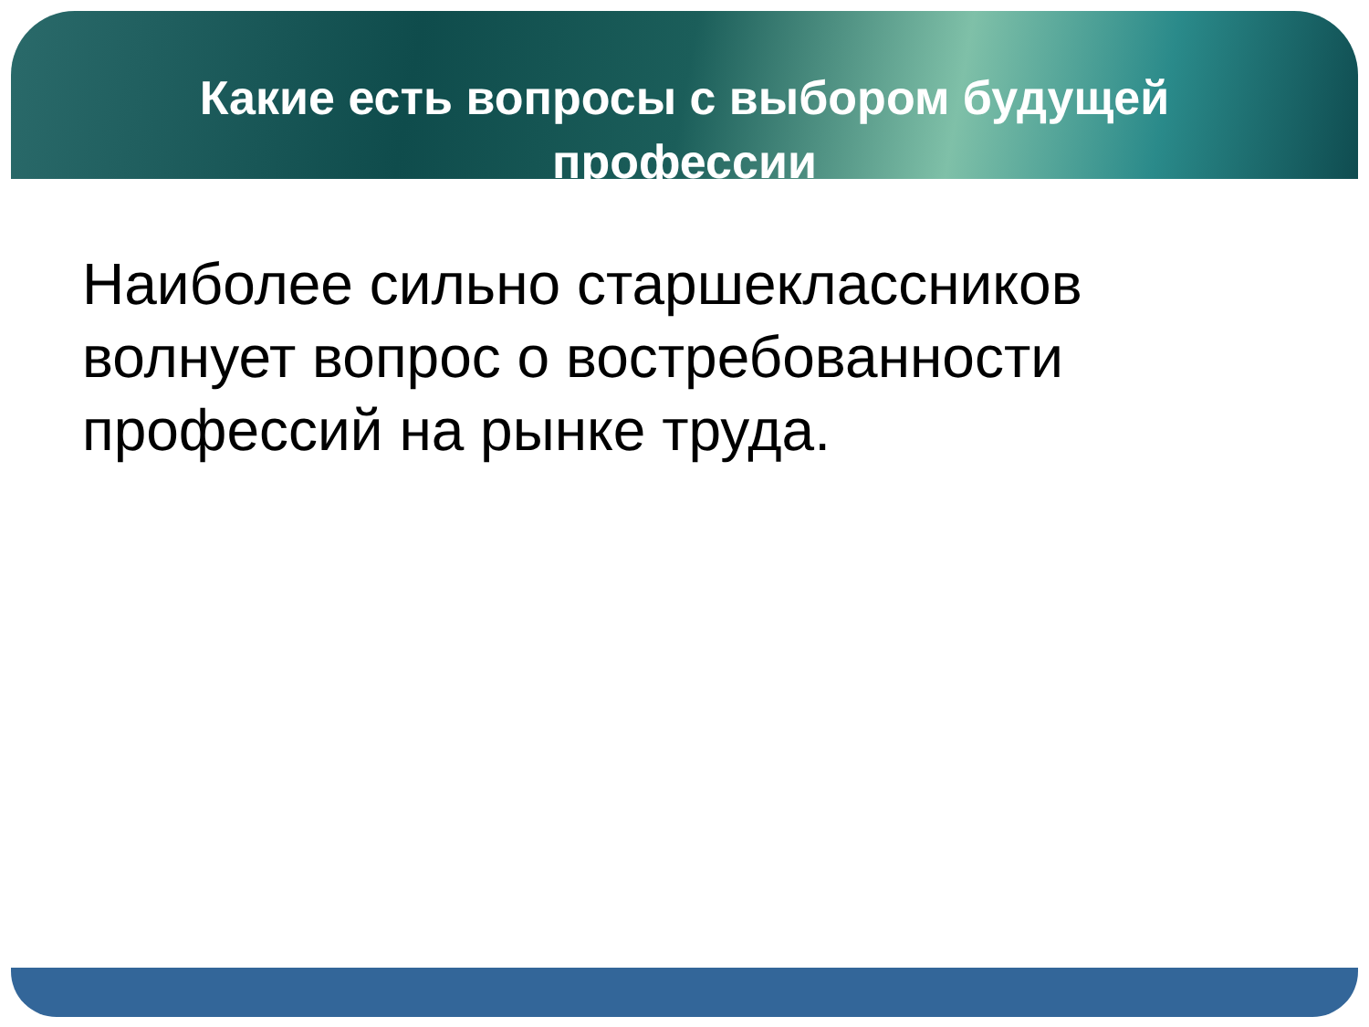Какие есть вопросы с выбором будущей профессии
Наиболее сильно старшеклассников волнует вопрос о востребованности профессий на рынке труда.